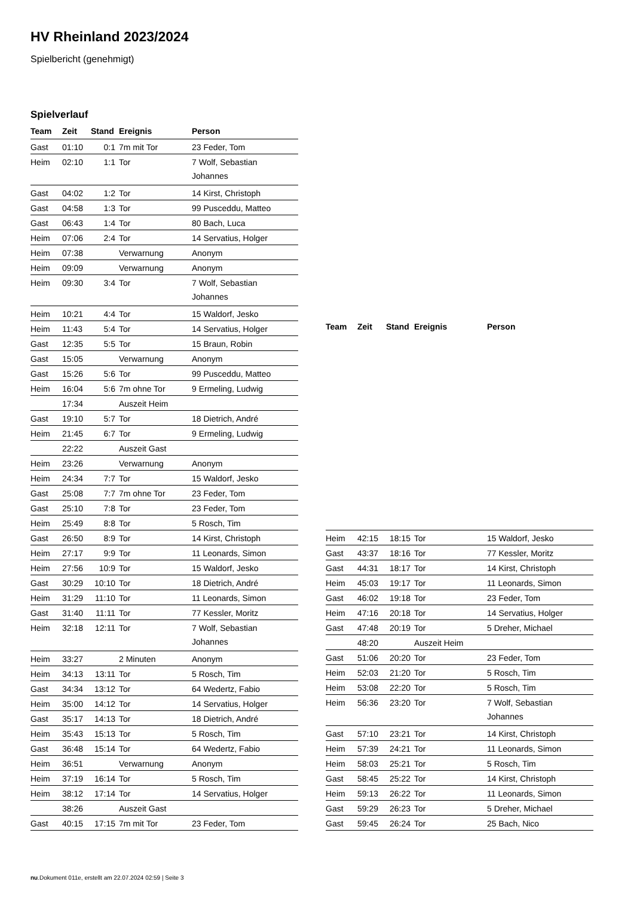HV Rheinland 2023/2024
Spielbericht (genehmigt)
Spielverlauf
| Team | Zeit | Stand | Ereignis | Person |
| --- | --- | --- | --- | --- |
| Gast | 01:10 | 0:1 | 7m mit Tor | 23 Feder, Tom |
| Heim | 02:10 | 1:1 | Tor | 7 Wolf, Sebastian Johannes |
| Gast | 04:02 | 1:2 | Tor | 14 Kirst, Christoph |
| Gast | 04:58 | 1:3 | Tor | 99 Pusceddu, Matteo |
| Gast | 06:43 | 1:4 | Tor | 80 Bach, Luca |
| Heim | 07:06 | 2:4 | Tor | 14 Servatius, Holger |
| Heim | 07:38 | | Verwarnung | Anonym |
| Heim | 09:09 | | Verwarnung | Anonym |
| Heim | 09:30 | 3:4 | Tor | 7 Wolf, Sebastian Johannes |
| Heim | 10:21 | 4:4 | Tor | 15 Waldorf, Jesko |
| Heim | 11:43 | 5:4 | Tor | 14 Servatius, Holger |
| Gast | 12:35 | 5:5 | Tor | 15 Braun, Robin |
| Gast | 15:05 | | Verwarnung | Anonym |
| Gast | 15:26 | 5:6 | Tor | 99 Pusceddu, Matteo |
| Heim | 16:04 | 5:6 | 7m ohne Tor | 9 Ermeling, Ludwig |
| | 17:34 | | Auszeit Heim | |
| Gast | 19:10 | 5:7 | Tor | 18 Dietrich, André |
| Heim | 21:45 | 6:7 | Tor | 9 Ermeling, Ludwig |
| | 22:22 | | Auszeit Gast | |
| Heim | 23:26 | | Verwarnung | Anonym |
| Heim | 24:34 | 7:7 | Tor | 15 Waldorf, Jesko |
| Gast | 25:08 | 7:7 | 7m ohne Tor | 23 Feder, Tom |
| Gast | 25:10 | 7:8 | Tor | 23 Feder, Tom |
| Heim | 25:49 | 8:8 | Tor | 5 Rosch, Tim |
| Gast | 26:50 | 8:9 | Tor | 14 Kirst, Christoph |
| Heim | 27:17 | 9:9 | Tor | 11 Leonards, Simon |
| Heim | 27:56 | 10:9 | Tor | 15 Waldorf, Jesko |
| Gast | 30:29 | 10:10 | Tor | 18 Dietrich, André |
| Heim | 31:29 | 11:10 | Tor | 11 Leonards, Simon |
| Gast | 31:40 | 11:11 | Tor | 77 Kessler, Moritz |
| Heim | 32:18 | 12:11 | Tor | 7 Wolf, Sebastian Johannes |
| Heim | 33:27 | | 2 Minuten | Anonym |
| Heim | 34:13 | 13:11 | Tor | 5 Rosch, Tim |
| Gast | 34:34 | 13:12 | Tor | 64 Wedertz, Fabio |
| Heim | 35:00 | 14:12 | Tor | 14 Servatius, Holger |
| Gast | 35:17 | 14:13 | Tor | 18 Dietrich, André |
| Heim | 35:43 | 15:13 | Tor | 5 Rosch, Tim |
| Gast | 36:48 | 15:14 | Tor | 64 Wedertz, Fabio |
| Heim | 36:51 | | Verwarnung | Anonym |
| Heim | 37:19 | 16:14 | Tor | 5 Rosch, Tim |
| Heim | 38:12 | 17:14 | Tor | 14 Servatius, Holger |
| | 38:26 | | Auszeit Gast | |
| Gast | 40:15 | 17:15 | 7m mit Tor | 23 Feder, Tom |
| Team | Zeit | Stand | Ereignis | Person |
| --- | --- | --- | --- | --- |
| Heim | 42:15 | 18:15 | Tor | 15 Waldorf, Jesko |
| Gast | 43:37 | 18:16 | Tor | 77 Kessler, Moritz |
| Gast | 44:31 | 18:17 | Tor | 14 Kirst, Christoph |
| Heim | 45:03 | 19:17 | Tor | 11 Leonards, Simon |
| Gast | 46:02 | 19:18 | Tor | 23 Feder, Tom |
| Heim | 47:16 | 20:18 | Tor | 14 Servatius, Holger |
| Gast | 47:48 | 20:19 | Tor | 5 Dreher, Michael |
| | 48:20 | | Auszeit Heim | |
| Gast | 51:06 | 20:20 | Tor | 23 Feder, Tom |
| Heim | 52:03 | 21:20 | Tor | 5 Rosch, Tim |
| Heim | 53:08 | 22:20 | Tor | 5 Rosch, Tim |
| Heim | 56:36 | 23:20 | Tor | 7 Wolf, Sebastian Johannes |
| Gast | 57:10 | 23:21 | Tor | 14 Kirst, Christoph |
| Heim | 57:39 | 24:21 | Tor | 11 Leonards, Simon |
| Heim | 58:03 | 25:21 | Tor | 5 Rosch, Tim |
| Gast | 58:45 | 25:22 | Tor | 14 Kirst, Christoph |
| Heim | 59:13 | 26:22 | Tor | 11 Leonards, Simon |
| Gast | 59:29 | 26:23 | Tor | 5 Dreher, Michael |
| Gast | 59:45 | 26:24 | Tor | 25 Bach, Nico |
nu.Dokument 011e, erstellt am 22.07.2024 02:59 | Seite 3